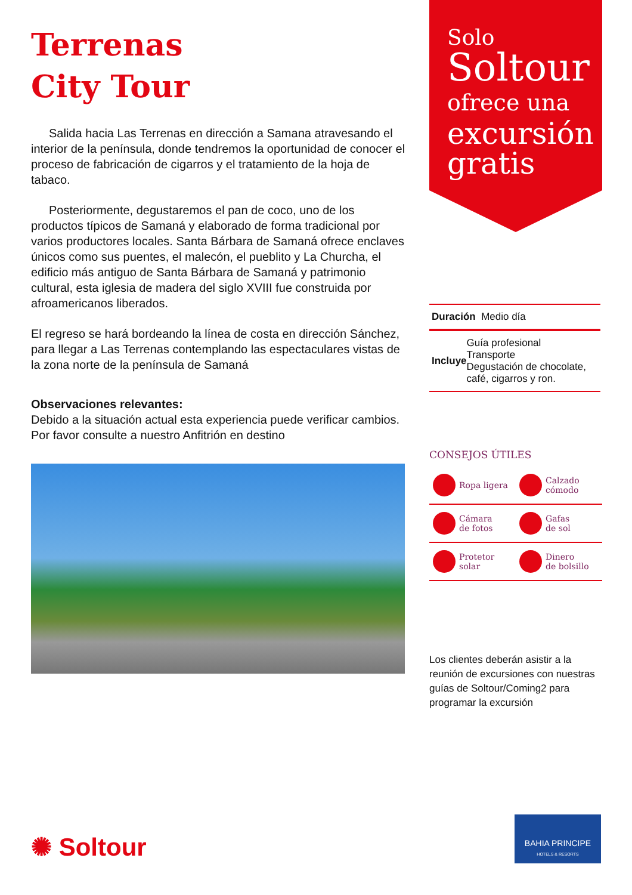Terrenas
City Tour
Salida hacia Las Terrenas en dirección a Samana atravesando el interior de la península, donde tendremos la oportunidad de conocer el proceso de fabricación de cigarros y el tratamiento de la hoja de tabaco.
Posteriormente, degustaremos el pan de coco, uno de los productos típicos de Samaná y elaborado de forma tradicional por varios productores locales. Santa Bárbara de Samaná ofrece enclaves únicos como sus puentes, el malecón, el pueblito y La Churcha, el edificio más antiguo de Santa Bárbara de Samaná y patrimonio cultural, esta iglesia de madera del siglo XVIII fue construida por afroamericanos liberados.
El regreso se hará bordeando la línea de costa en dirección Sánchez, para llegar a Las Terrenas contemplando las espectaculares vistas de la zona norte de la península de Samaná
Observaciones relevantes:
Debido a la situación actual esta experiencia puede verificar cambios. Por favor consulte a nuestro Anfitrión en destino
Solo
Soltour
ofrece una
excursión gratis
| Duración Medio día |
| Incluye Guía profesional Transporte Degustación de chocolate, café, cigarros y ron. |
CONSEJOS ÚTILES
Ropa ligera Calzado
cómodo
Cámara
de fotos Gafas
de sol
Protetor
solar Dinero
de bolsillo
Los clientes deberán asistir a la reunión de excursiones con nuestras guías de Soltour/Coming2 para programar la excursión
✺ Soltour
BAHIA PRINCIPE
HOTELS & RESORTS